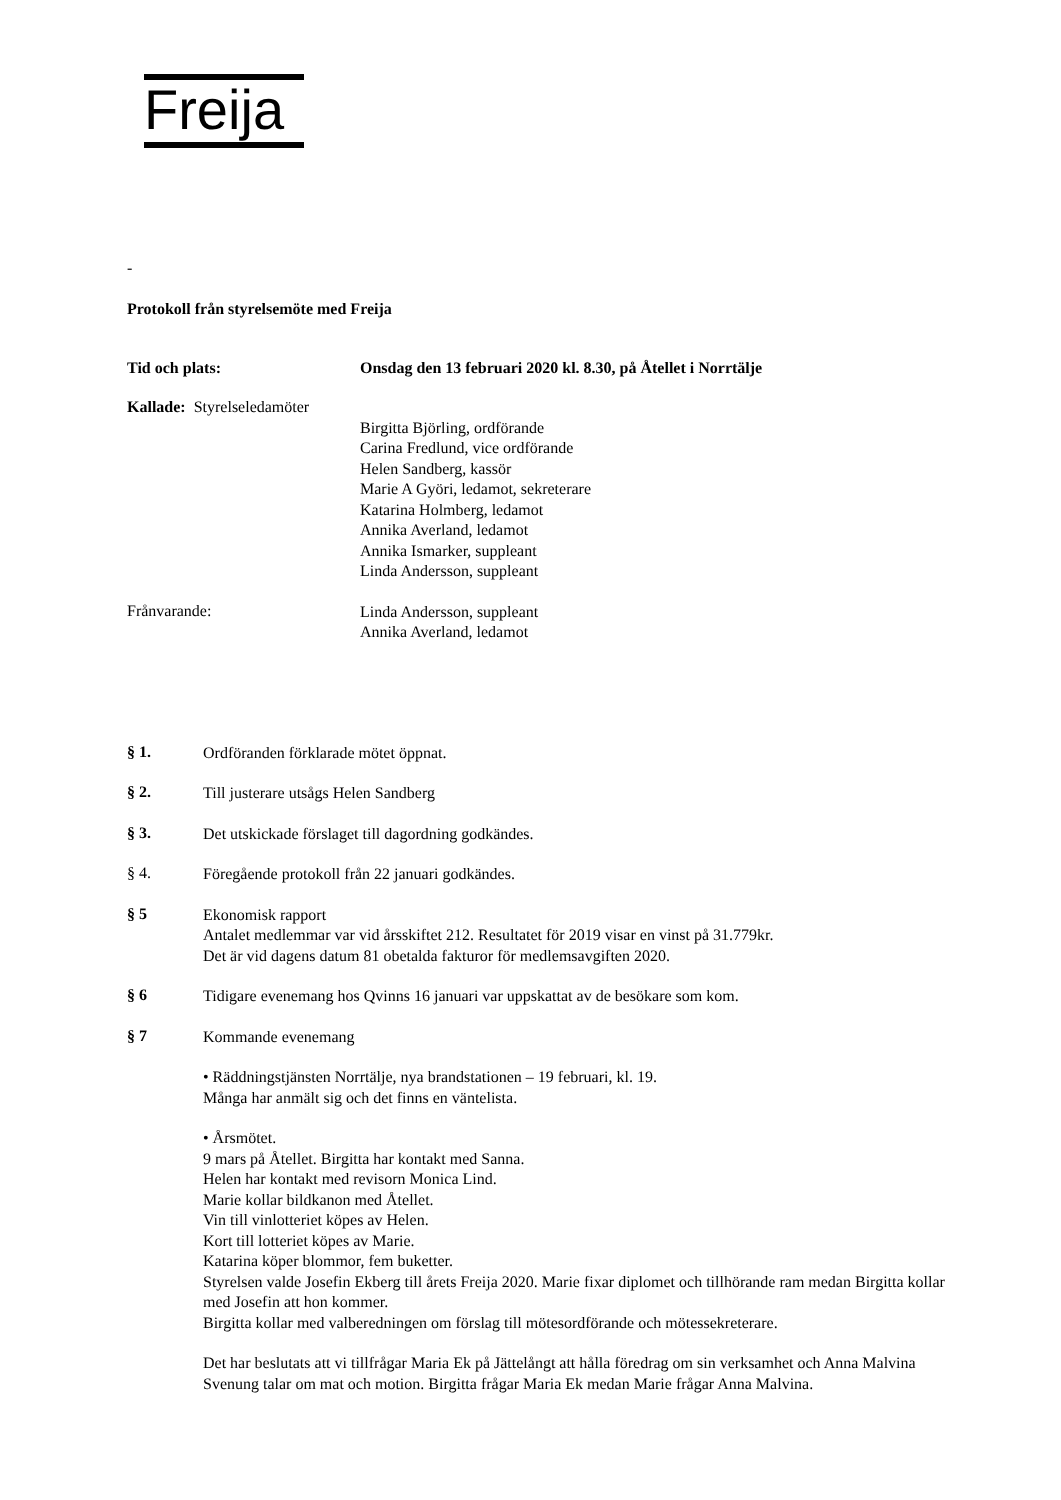Freija
-
Protokoll från styrelsemöte med Freija
Tid och plats: Onsdag den 13 februari 2020 kl. 8.30, på Åtellet i Norrtälje
Kallade: Styrelseledamöter
Birgitta Björling, ordförande
Carina Fredlund, vice ordförande
Helen Sandberg, kassör
Marie A Györi, ledamot, sekreterare
Katarina Holmberg, ledamot
Annika Averland, ledamot
Annika Ismarker, suppleant
Linda Andersson, suppleant
Frånvarande:
Linda Andersson, suppleant
Annika Averland, ledamot
§ 1.
Ordföranden förklarade mötet öppnat.
§ 2.
Till justerare utsågs Helen Sandberg
§ 3.
Det utskickade förslaget till dagordning godkändes.
§ 4.
Föregående protokoll från 22 januari godkändes.
§ 5
Ekonomisk rapport
Antalet medlemmar var vid årsskiftet 212. Resultatet för 2019 visar en vinst på 31.779kr.
Det är vid dagens datum 81 obetalda fakturor för medlemsavgiften 2020.
§ 6
Tidigare evenemang hos Qvinns 16 januari var uppskattat av de besökare som kom.
§ 7
Kommande evenemang
• Räddningstjänsten Norrtälje, nya brandstationen – 19 februari, kl. 19.
Många har anmält sig och det finns en väntelista.
• Årsmötet.
9 mars på Åtellet. Birgitta har kontakt med Sanna.
Helen har kontakt med revisorn Monica Lind.
Marie kollar bildkanon med Åtellet.
Vin till vinlotteriet köpes av Helen.
Kort till lotteriet köpes av Marie.
Katarina köper blommor, fem buketter.
Styrelsen valde Josefin Ekberg till årets Freija 2020. Marie fixar diplomet och tillhörande ram medan Birgitta kollar med Josefin att hon kommer.
Birgitta kollar med valberedningen om förslag till mötesordförande och mötessekreterare.
Det har beslutats att vi tillfrågar Maria Ek på Jättelångt att hålla föredrag om sin verksamhet och Anna Malvina Svenung talar om mat och motion. Birgitta frågar Maria Ek medan Marie frågar Anna Malvina.